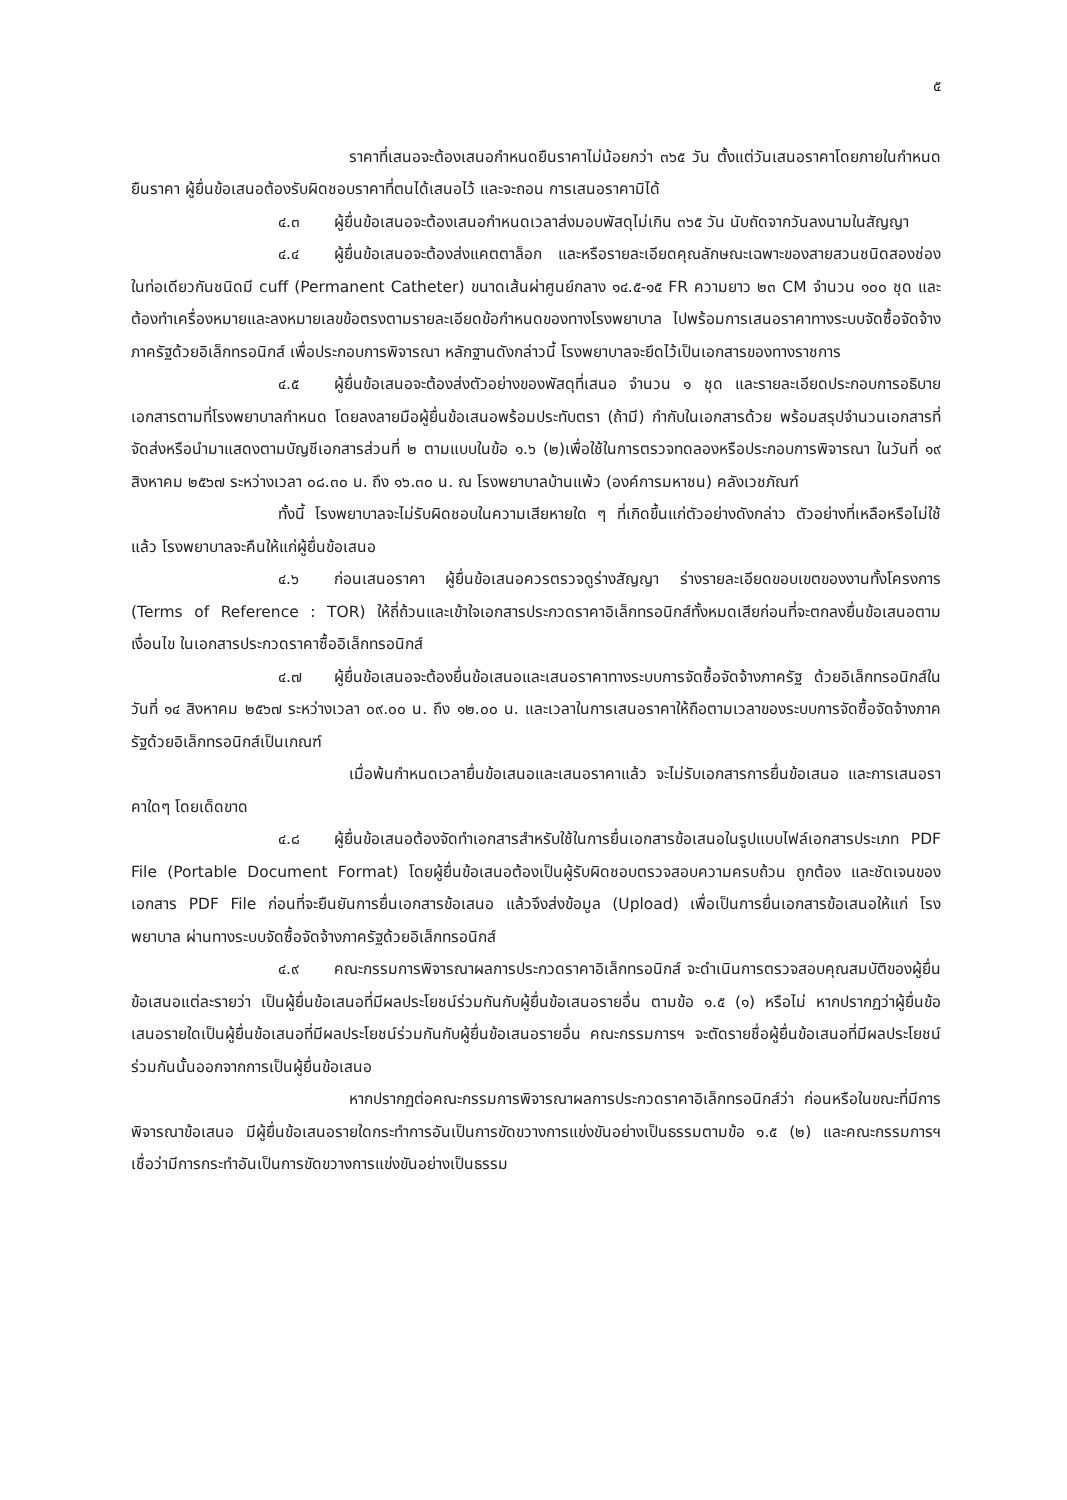๕
ราคาที่เสนอจะต้องเสนอกำหนดยืนราคาไม่น้อยกว่า ๓๖๕ วัน ตั้งแต่วันเสนอราคาโดยภายในกำหนดยืนราคา ผู้ยื่นข้อเสนอต้องรับผิดชอบราคาที่ตนได้เสนอไว้ และจะถอน การเสนอราคามิได้
๔.๓ ผู้ยื่นข้อเสนอจะต้องเสนอกำหนดเวลาส่งมอบพัสดุไม่เกิน ๓๖๕ วัน นับถัดจากวันลงนามในสัญญา
๔.๔ ผู้ยื่นข้อเสนอจะต้องส่งแคตตาล็อก และหรือรายละเอียดคุณลักษณะเฉพาะของสายสวนชนิดสองช่องในท่อเดียวกันชนิดมี cuff (Permanent Catheter) ขนาดเส้นผ่าศูนย์กลาง ๑๔.๕-๑๕ FR ความยาว ๒๓ CM จำนวน ๑๐๐ ชุด และต้องทำเครื่องหมายและลงหมายเลขข้อตรงตามรายละเอียดข้อกำหนดของทางโรงพยาบาล ไปพร้อมการเสนอราคาทางระบบจัดซื้อจัดจ้างภาครัฐด้วยอิเล็กทรอนิกส์ เพื่อประกอบการพิจารณา หลักฐานดังกล่าวนี้ โรงพยาบาลจะยึดไว้เป็นเอกสารของทางราชการ
๔.๕ ผู้ยื่นข้อเสนอจะต้องส่งตัวอย่างของพัสดุที่เสนอ จำนวน ๑ ชุด และรายละเอียดประกอบการอธิบายเอกสารตามที่โรงพยาบาลกำหนด โดยลงลายมือผู้ยื่นข้อเสนอพร้อมประทับตรา (ถ้ามี) กำกับในเอกสารด้วย พร้อมสรุปจำนวนเอกสารที่จัดส่งหรือนำมาแสดงตามบัญชีเอกสารส่วนที่ ๒ ตามแบบในข้อ ๑.๖ (๒)เพื่อใช้ในการตรวจทดลองหรือประกอบการพิจารณา ในวันที่ ๑๙ สิงหาคม ๒๕๖๗ ระหว่างเวลา ๐๘.๓๐ น. ถึง ๑๖.๓๐ น. ณ โรงพยาบาลบ้านแพ้ว (องค์การมหาชน) คลังเวชภัณฑ์
ทั้งนี้ โรงพยาบาลจะไม่รับผิดชอบในความเสียหายใด ๆ ที่เกิดขึ้นแก่ตัวอย่างดังกล่าว ตัวอย่างที่เหลือหรือไม่ใช้แล้ว โรงพยาบาลจะคืนให้แก่ผู้ยื่นข้อเสนอ
๔.๖ ก่อนเสนอราคา ผู้ยื่นข้อเสนอควรตรวจดูร่างสัญญา ร่างรายละเอียดขอบเขตของงานทั้งโครงการ (Terms of Reference : TOR) ให้ถี่ถ้วนและเข้าใจเอกสารประกวดราคาอิเล็กทรอนิกส์ทั้งหมดเสียก่อนที่จะตกลงยื่นข้อเสนอตามเงื่อนไข ในเอกสารประกวดราคาซื้ออิเล็กทรอนิกส์
๔.๗ ผู้ยื่นข้อเสนอจะต้องยื่นข้อเสนอและเสนอราคาทางระบบการจัดซื้อจัดจ้างภาครัฐ ด้วยอิเล็กทรอนิกส์ในวันที่ ๑๔ สิงหาคม ๒๕๖๗ ระหว่างเวลา ๐๙.๐๐ น. ถึง ๑๒.๐๐ น. และเวลาในการเสนอราคาให้ถือตามเวลาของระบบการจัดซื้อจัดจ้างภาครัฐด้วยอิเล็กทรอนิกส์เป็นเกณฑ์
เมื่อพ้นกำหนดเวลายื่นข้อเสนอและเสนอราคาแล้ว จะไม่รับเอกสารการยื่นข้อเสนอ และการเสนอราคาใดๆ โดยเด็ดขาด
๔.๘ ผู้ยื่นข้อเสนอต้องจัดทำเอกสารสำหรับใช้ในการยื่นเอกสารข้อเสนอในรูปแบบไฟล์เอกสารประเภท PDF File (Portable Document Format) โดยผู้ยื่นข้อเสนอต้องเป็นผู้รับผิดชอบตรวจสอบความครบถ้วน ถูกต้อง และชัดเจนของเอกสาร PDF File ก่อนที่จะยืนยันการยื่นเอกสารข้อเสนอ แล้วจึงส่งข้อมูล (Upload) เพื่อเป็นการยื่นเอกสารข้อเสนอให้แก่ โรงพยาบาล ผ่านทางระบบจัดซื้อจัดจ้างภาครัฐด้วยอิเล็กทรอนิกส์
๔.๙ คณะกรรมการพิจารณาผลการประกวดราคาอิเล็กทรอนิกส์ จะดำเนินการตรวจสอบคุณสมบัติของผู้ยื่นข้อเสนอแต่ละรายว่า เป็นผู้ยื่นข้อเสนอที่มีผลประโยชน์ร่วมกันกับผู้ยื่นข้อเสนอรายอื่น ตามข้อ ๑.๕ (๑) หรือไม่ หากปรากฏว่าผู้ยื่นข้อเสนอรายใดเป็นผู้ยื่นข้อเสนอที่มีผลประโยชน์ร่วมกันกับผู้ยื่นข้อเสนอรายอื่น คณะกรรมการฯ จะตัดรายชื่อผู้ยื่นข้อเสนอที่มีผลประโยชน์ร่วมกันนั้นออกจากการเป็นผู้ยื่นข้อเสนอ
หากปรากฏต่อคณะกรรมการพิจารณาผลการประกวดราคาอิเล็กทรอนิกส์ว่า ก่อนหรือในขณะที่มีการพิจารณาข้อเสนอ มีผู้ยื่นข้อเสนอรายใดกระทำการอันเป็นการขัดขวางการแข่งขันอย่างเป็นธรรมตามข้อ ๑.๕ (๒) และคณะกรรมการฯ เชื่อว่ามีการกระทำอันเป็นการขัดขวางการแข่งขันอย่างเป็นธรรม